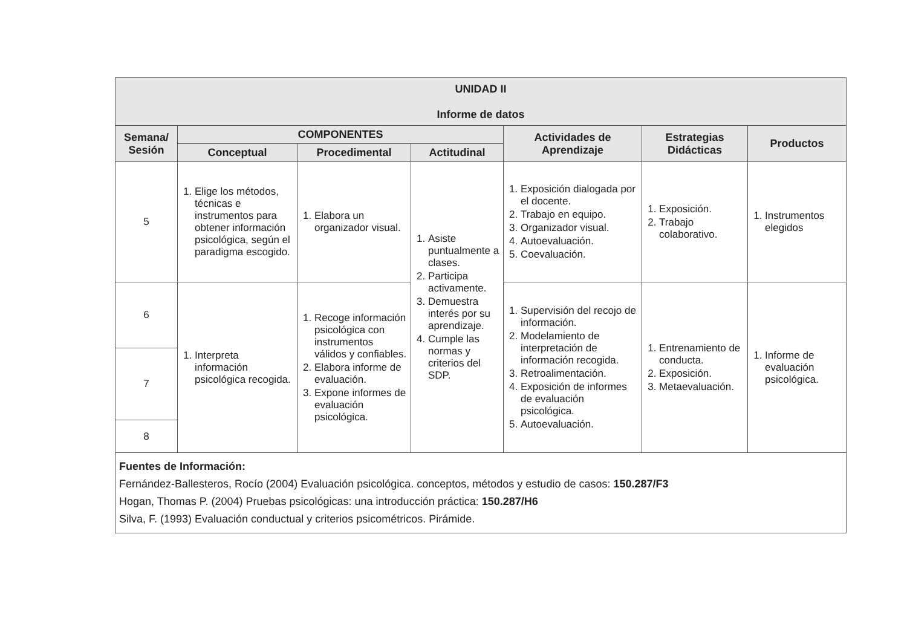| UNIDAD II Informe de datos | | | | | | |
| --- | --- | --- | --- | --- | --- | --- |
| Semana/ Sesión | COMPONENTES | | | Actividades de Aprendizaje | Estrategias Didácticas | Productos |
| | Conceptual | Procedimental | Actitudinal | | | |
| 5 | 1. Elige los métodos, técnicas e instrumentos para obtener información psicológica, según el paradigma escogido. | 1. Elabora un organizador visual. | 1. Asiste puntualmente a clases. 2. Participa activamente. 3. Demuestra interés por su aprendizaje. 4. Cumple las normas y criterios del SDP. | 1. Exposición dialogada por el docente. 2. Trabajo en equipo. 3. Organizador visual. 4. Autoevaluación. 5. Coevaluación. | 1. Exposición. 2. Trabajo colaborativo. | 1. Instrumentos elegidos |
| 6 | 1. Interpreta información psicológica recogida. | 1. Recoge información psicológica con instrumentos válidos y confiables. 2. Elabora informe de evaluación. 3. Expone informes de evaluación psicológica. | | 1. Supervisión del recojo de información. 2. Modelamiento de interpretación de información recogida. 3. Retroalimentación. 4. Exposición de informes de evaluación psicológica. 5. Autoevaluación. | 1. Entrenamiento de conducta. 2. Exposición. 3. Metaevaluación. | 1. Informe de evaluación psicológica. |
| 7 | | | | | | |
| 8 | | | | | | |
| Fuentes de Información: Fernández-Ballesteros, Rocío (2004) Evaluación psicológica. conceptos, métodos y estudio de casos: 150.287/F3 Hogan, Thomas P. (2004) Pruebas psicológicas: una introducción práctica: 150.287/H6 Silva, F. (1993) Evaluación conductual y criterios psicométricos. Pirámide. | | | | | | |